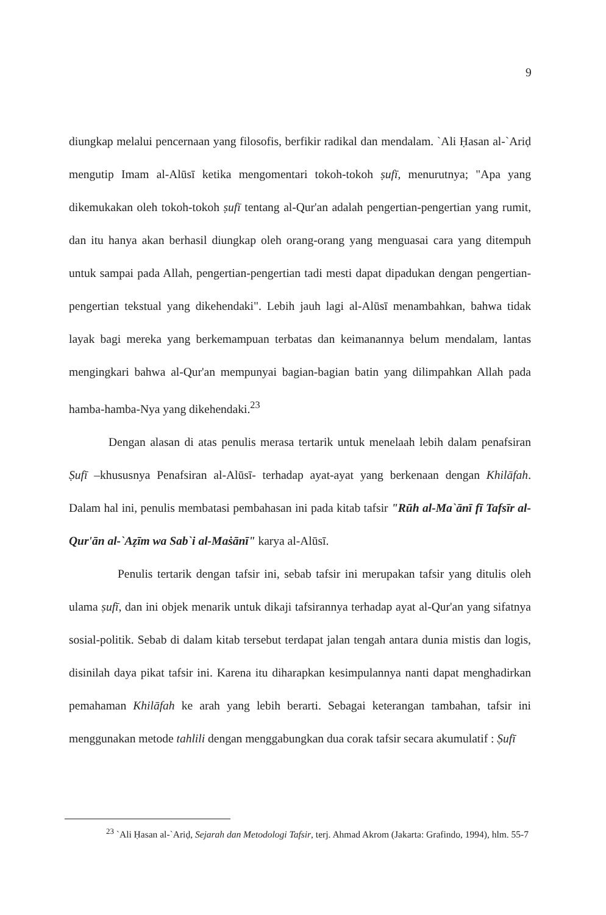9
diungkap melalui pencernaan yang filosofis, berfikir radikal dan mendalam. `Ali Ḥasan al-`Ariḍ mengutip Imam al-Alūsī ketika mengomentari tokoh-tokoh ṣufī, menurutnya; "Apa yang dikemukakan oleh tokoh-tokoh ṣufī tentang al-Qur'an adalah pengertian-pengertian yang rumit, dan itu hanya akan berhasil diungkap oleh orang-orang yang menguasai cara yang ditempuh untuk sampai pada Allah, pengertian-pengertian tadi mesti dapat dipadukan dengan pengertian-pengertian tekstual yang dikehendaki". Lebih jauh lagi al-Alūsī menambahkan, bahwa tidak layak bagi mereka yang berkemampuan terbatas dan keimanannya belum mendalam, lantas mengingkari bahwa al-Qur'an mempunyai bagian-bagian batin yang dilimpahkan Allah pada hamba-hamba-Nya yang dikehendaki.<sup>23</sup>
Dengan alasan di atas penulis merasa tertarik untuk menelaah lebih dalam penafsiran Ṣufī –khususnya Penafsiran al-Alūsī- terhadap ayat-ayat yang berkenaan dengan Khilāfah. Dalam hal ini, penulis membatasi pembahasan ini pada kitab tafsir "Rūh al-Ma`ānī fī Tafsīr al-Qur'ān al-`Aẓīm wa Sab`i al-Maṡānī" karya al-Alūsī.
Penulis tertarik dengan tafsir ini, sebab tafsir ini merupakan tafsir yang ditulis oleh ulama ṣufī, dan ini objek menarik untuk dikaji tafsirannya terhadap ayat al-Qur'an yang sifatnya sosial-politik. Sebab di dalam kitab tersebut terdapat jalan tengah antara dunia mistis dan logis, disinilah daya pikat tafsir ini. Karena itu diharapkan kesimpulannya nanti dapat menghadirkan pemahaman Khilāfah ke arah yang lebih berarti. Sebagai keterangan tambahan, tafsir ini menggunakan metode tahlili dengan menggabungkan dua corak tafsir secara akumulatif : Ṣufī
<sup>23</sup> `Ali Ḥasan al-`Ariḍ, Sejarah dan Metodologi Tafsir, terj. Ahmad Akrom (Jakarta: Grafindo, 1994), hlm. 55-7